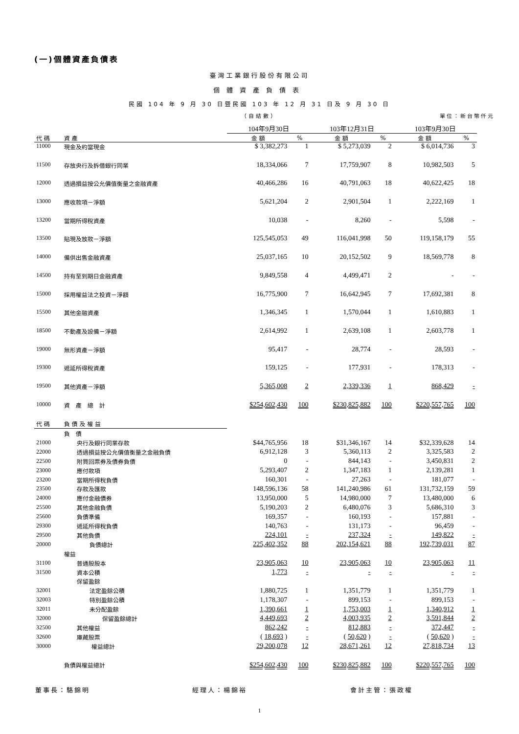(一)個體資產負債表
臺灣工業銀行股份有限公司
個體資產負債表
民國 104 年 9 月 30 日暨民國 103 年 12 月 31 日及 9 月 30 日
（自結數） 單位：新台幣仟元
| | | 104年9月30日 | | 103年12月31日 | | 103年9月30日 | |
| --- | --- | --- | --- | --- | --- | --- | --- |
| 代 碼 | 資 產 | 金 額 | % | 金 額 | % | 金 額 | % |
| 11000 | 現金及約當現金 | $ 3,382,273 | 1 | $ 5,273,039 | 2 | $ 6,014,736 | 3 |
| 11500 | 存放央行及拆借銀行同業 | 18,334,066 | 7 | 17,759,907 | 8 | 10,982,503 | 5 |
| 12000 | 透過損益按公允價值衡量之金融資產 | 40,466,286 | 16 | 40,791,063 | 18 | 40,622,425 | 18 |
| 13000 | 應收款項－淨額 | 5,621,204 | 2 | 2,901,504 | 1 | 2,222,169 | 1 |
| 13200 | 當期所得稅資產 | 10,038 | - | 8,260 | - | 5,598 | - |
| 13500 | 貼現及放款－淨額 | 125,545,053 | 49 | 116,041,998 | 50 | 119,158,179 | 55 |
| 14000 | 備供出售金融資產 | 25,037,165 | 10 | 20,152,502 | 9 | 18,569,778 | 8 |
| 14500 | 持有至到期日金融資產 | 9,849,558 | 4 | 4,499,471 | 2 | - | - |
| 15000 | 採用權益法之投資－淨額 | 16,775,900 | 7 | 16,642,945 | 7 | 17,692,381 | 8 |
| 15500 | 其他金融資產 | 1,346,345 | 1 | 1,570,044 | 1 | 1,610,883 | 1 |
| 18500 | 不動產及設備－淨額 | 2,614,992 | 1 | 2,639,108 | 1 | 2,603,778 | 1 |
| 19000 | 無形資產－淨額 | 95,417 | - | 28,774 | - | 28,593 | - |
| 19300 | 遞延所得稅資產 | 159,125 | - | 177,931 | - | 178,313 | - |
| 19500 | 其他資產－淨額 | 5,365,008 | 2 | 2,339,336 | 1 | 868,429 | - |
| 10000 | 資 產 總 計 | $254,602,430 | 100 | $230,825,882 | 100 | $220,557,765 | 100 |
| 代 碼 | 負 債 及 權 益 | | | | | | |
| | 負 債 | | | | | | |
| 21000 | 央行及銀行同業存款 | $44,765,956 | 18 | $31,346,167 | 14 | $32,339,628 | 14 |
| 22000 | 透過損益按公允價值衡量之金融負債 | 6,912,128 | 3 | 5,360,113 | 2 | 3,325,583 | 2 |
| 22500 | 附買回票券及債券負債 | 0 | - | 844,143 | - | 3,450,831 | 2 |
| 23000 | 應付款項 | 5,293,407 | 2 | 1,347,183 | 1 | 2,139,281 | 1 |
| 23200 | 當期所得稅負債 | 160,301 | - | 27,263 | - | 181,077 | - |
| 23500 | 存款及匯款 | 148,596,136 | 58 | 141,240,986 | 61 | 131,732,159 | 59 |
| 24000 | 應付金融債券 | 13,950,000 | 5 | 14,980,000 | 7 | 13,480,000 | 6 |
| 25500 | 其他金融負債 | 5,190,203 | 2 | 6,480,076 | 3 | 5,686,310 | 3 |
| 25600 | 負債準備 | 169,357 | - | 160,193 | - | 157,881 | - |
| 29300 | 遞延所得稅負債 | 140,763 | - | 131,173 | - | 96,459 | - |
| 29500 | 其他負債 | 224,101 | - | 237,324 | - | 149,822 | - |
| 20000 | 負債總計 | 225,402,352 | 88 | 202,154,621 | 88 | 192,739,031 | 87 |
| | 權益 | | | | | | |
| 31100 | 普通股股本 | 23,905,063 | 10 | 23,905,063 | 10 | 23,905,063 | 11 |
| 31500 | 資本公積 | 1,773 | - | - | - | - | - |
| | 保留盈餘 | | | | | | |
| 32001 | 法定盈餘公積 | 1,880,725 | 1 | 1,351,779 | 1 | 1,351,779 | 1 |
| 32003 | 特別盈餘公積 | 1,178,307 | - | 899,153 | - | 899,153 | - |
| 32011 | 未分配盈餘 | 1,390,661 | 1 | 1,753,003 | 1 | 1,340,912 | 1 |
| 32000 | 保留盈餘總計 | 4,449,693 | 2 | 4,003,935 | 2 | 3,591,844 | 2 |
| 32500 | 其他權益 | 862,242 | - | 812,883 | - | 372,447 | - |
| 32600 | 庫藏股票 | ( 18,693 ) | - | ( 50,620 ) | - | ( 50,620 ) | - |
| 30000 | 權益總計 | 29,200,078 | 12 | 28,671,261 | 12 | 27,818,734 | 13 |
| | 負債與權益總計 | $254,602,430 | 100 | $230,825,882 | 100 | $220,557,765 | 100 |
董事長：駱錦明 經理人：楊錦裕 會計主管：張政權
1